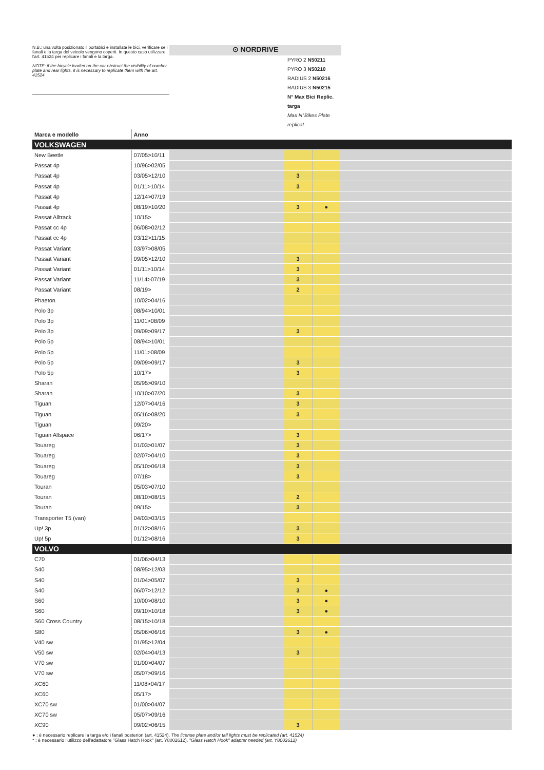N.B.: una volta posizionato il portabici e installate le bici, verificare se i fanali e la targa del veicolo vengono coperti. In questo caso utilizzare l'art. 41524 per replicare i fanali e la targa.
NOTE: if the bicycle loaded on the car obstruct the visibility of number plate and rear lights, it is necessary to replicate them with the art. 41524
⊙ NORDRIVE
PYRO 2 N50211
PYRO 3 N50210
RADIUS 2 N50216
RADIUS 3 N50215
N° Max Bici Replic. targa
Max N°Bikes Plate replicat.
| Marca e modello | Anno | | | | |
| VOLKSWAGEN | | | | | |
| New Beetle | 07/05>10/11 | | | | |
| Passat 4p | 10/96>02/05 | | | | |
| Passat 4p | 03/05>12/10 | | 3 | | |
| Passat 4p | 01/11>10/14 | | 3 | | |
| Passat 4p | 12/14>07/19 | | | | |
| Passat 4p | 08/19>10/20 | | 3 | ● | |
| Passat Alltrack | 10/15> | | | | |
| Passat cc 4p | 06/08>02/12 | | | | |
| Passat cc 4p | 03/12>11/15 | | | | |
| Passat Variant | 03/97>08/05 | | | | |
| Passat Variant | 09/05>12/10 | | 3 | | |
| Passat Variant | 01/11>10/14 | | 3 | | |
| Passat Variant | 11/14>07/19 | | 3 | | |
| Passat Variant | 08/19> | | 2 | | |
| Phaeton | 10/02>04/16 | | | | |
| Polo 3p | 08/94>10/01 | | | | |
| Polo 3p | 11/01>08/09 | | | | |
| Polo 3p | 09/09>09/17 | | 3 | | |
| Polo 5p | 08/94>10/01 | | | | |
| Polo 5p | 11/01>08/09 | | | | |
| Polo 5p | 09/09>09/17 | | 3 | | |
| Polo 5p | 10/17> | | 3 | | |
| Sharan | 05/95>09/10 | | | | |
| Sharan | 10/10>07/20 | | 3 | | |
| Tiguan | 12/07>04/16 | | 3 | | |
| Tiguan | 05/16>08/20 | | 3 | | |
| Tiguan | 09/20> | | | | |
| Tiguan Allspace | 06/17> | | 3 | | |
| Touareg | 01/03>01/07 | | 3 | | |
| Touareg | 02/07>04/10 | | 3 | | |
| Touareg | 05/10>06/18 | | 3 | | |
| Touareg | 07/18> | | 3 | | |
| Touran | 05/03>07/10 | | | | |
| Touran | 08/10>08/15 | | 2 | | |
| Touran | 09/15> | | 3 | | |
| Transporter T5 (van) | 04/03>03/15 | | | | |
| Up! 3p | 01/12>08/16 | | 3 | | |
| Up! 5p | 01/12>08/16 | | 3 | | |
| VOLVO | | | | | |
| C70 | 01/06>04/13 | | | | |
| S40 | 08/95>12/03 | | | | |
| S40 | 01/04>05/07 | | 3 | | |
| S40 | 06/07>12/12 | | 3 | ● | |
| S60 | 10/00>08/10 | | 3 | ● | |
| S60 | 09/10>10/18 | | 3 | ● | |
| S60 Cross Country | 08/15>10/18 | | | | |
| S80 | 05/06>06/16 | | 3 | ● | |
| V40 sw | 01/95>12/04 | | | | |
| V50 sw | 02/04>04/13 | | 3 | | |
| V70 sw | 01/00>04/07 | | | | |
| V70 sw | 05/07>09/16 | | | | |
| XC60 | 11/08>04/17 | | | | |
| XC60 | 05/17> | | | | |
| XC70 sw | 01/00>04/07 | | | | |
| XC70 sw | 05/07>09/16 | | | | |
| XC90 | 09/02>06/15 | | 3 | | |
● : è necessario replicare la targa e/o i fanali posteriori (art. 41524). The license plate and/or tail lights must be replicated (art. 41524)
* : è necessario l'utilizzo dell'adattatore "Glass Hatch Hook" (art. Y8002612). "Glass Hatch Hook" adapter needed (art. Y8002612)